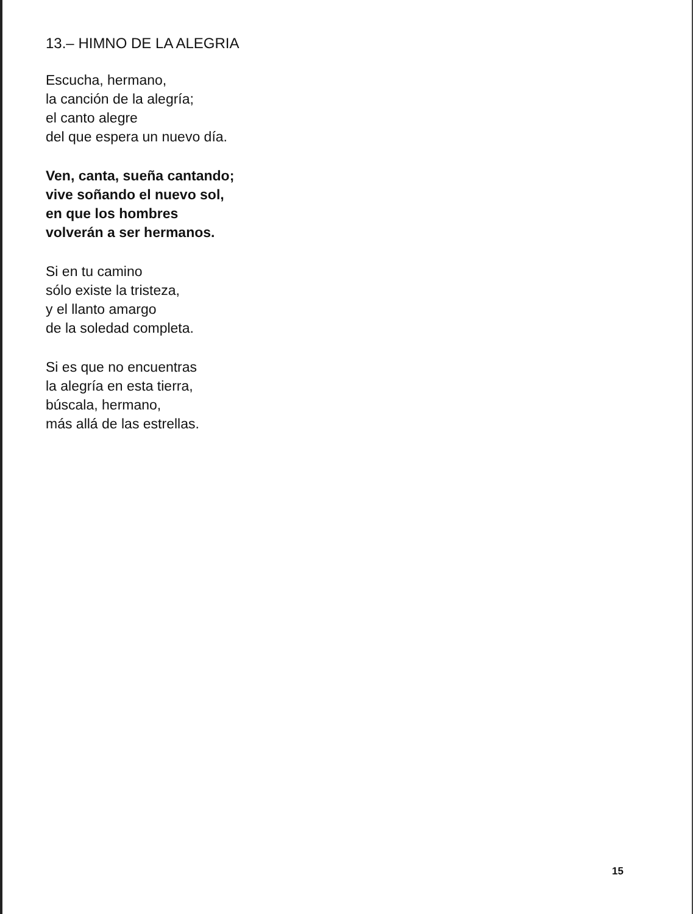13.– HIMNO DE LA ALEGRIA
Escucha, hermano,
la canción de la alegría;
el canto alegre
del que espera un nuevo día.
Ven, canta, sueña cantando;
vive soñando el nuevo sol,
en que los hombres
volverán a ser hermanos.
Si en tu camino
sólo existe la tristeza,
y el llanto amargo
de la soledad completa.
Si es que no encuentras
la alegría en esta tierra,
búscala, hermano,
más allá de las estrellas.
15